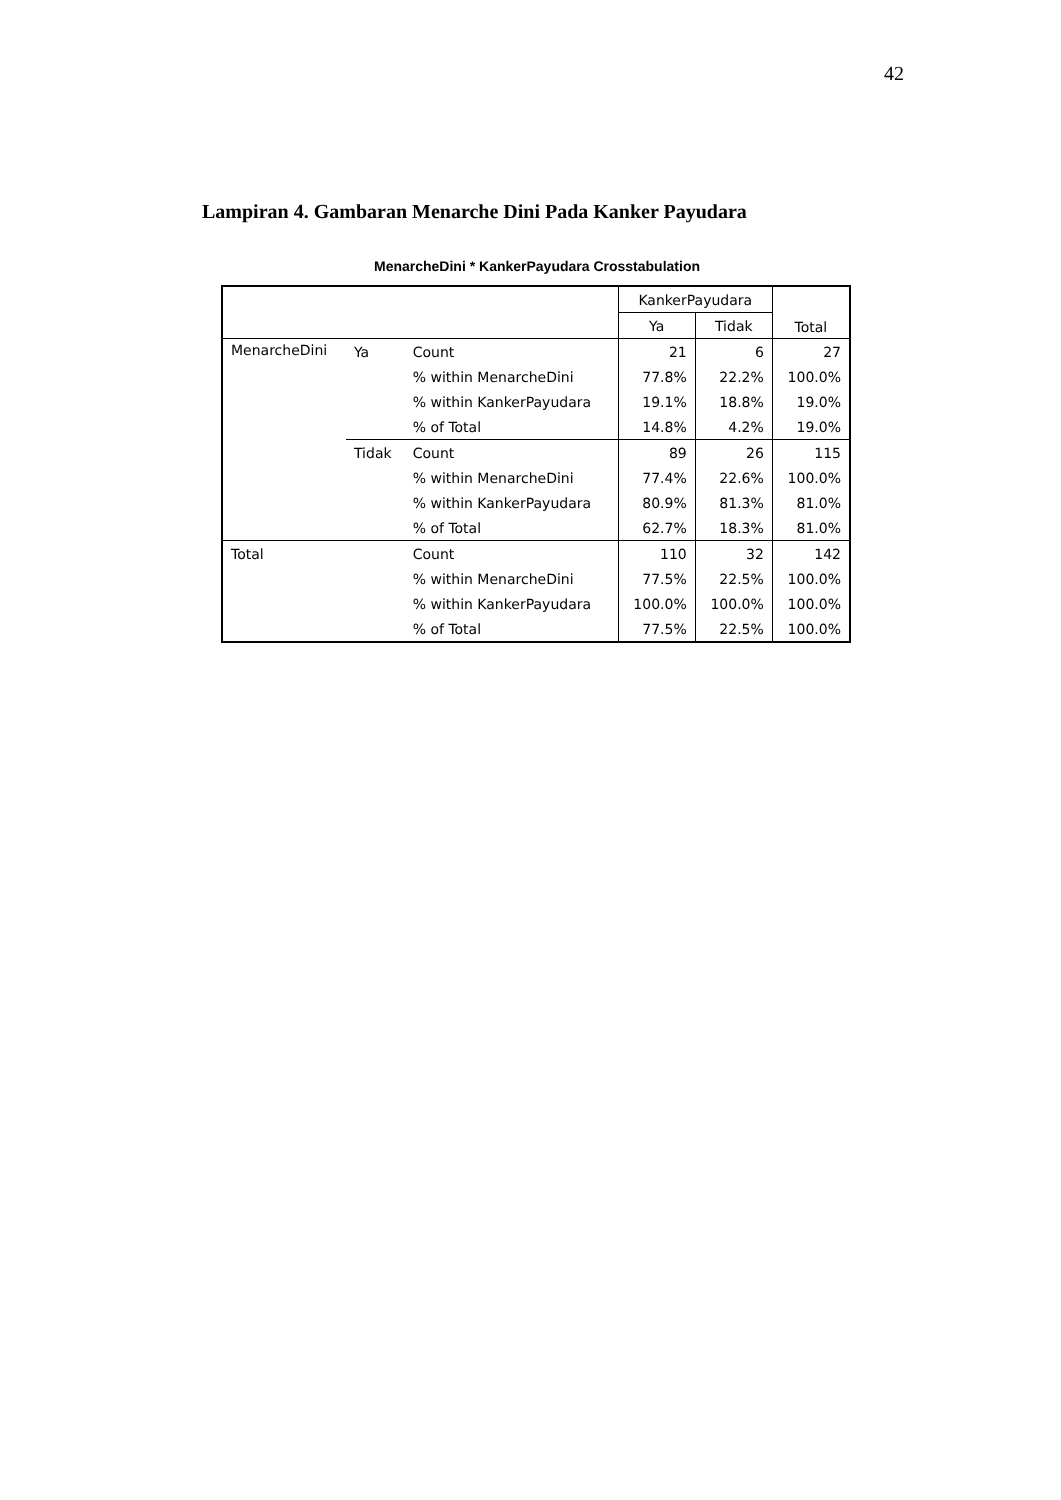42
Lampiran 4. Gambaran Menarche Dini Pada Kanker Payudara
MenarcheDini * KankerPayudara Crosstabulation
| | | | KankerPayudara | | Total |
| --- | --- | --- | --- | --- | --- |
| | | | Ya | Tidak | |
| MenarcheDini | Ya | Count | 21 | 6 | 27 |
| | | % within MenarcheDini | 77.8% | 22.2% | 100.0% |
| | | % within KankerPayudara | 19.1% | 18.8% | 19.0% |
| | | % of Total | 14.8% | 4.2% | 19.0% |
| | Tidak | Count | 89 | 26 | 115 |
| | | % within MenarcheDini | 77.4% | 22.6% | 100.0% |
| | | % within KankerPayudara | 80.9% | 81.3% | 81.0% |
| | | % of Total | 62.7% | 18.3% | 81.0% |
| Total | | Count | 110 | 32 | 142 |
| | | % within MenarcheDini | 77.5% | 22.5% | 100.0% |
| | | % within KankerPayudara | 100.0% | 100.0% | 100.0% |
| | | % of Total | 77.5% | 22.5% | 100.0% |